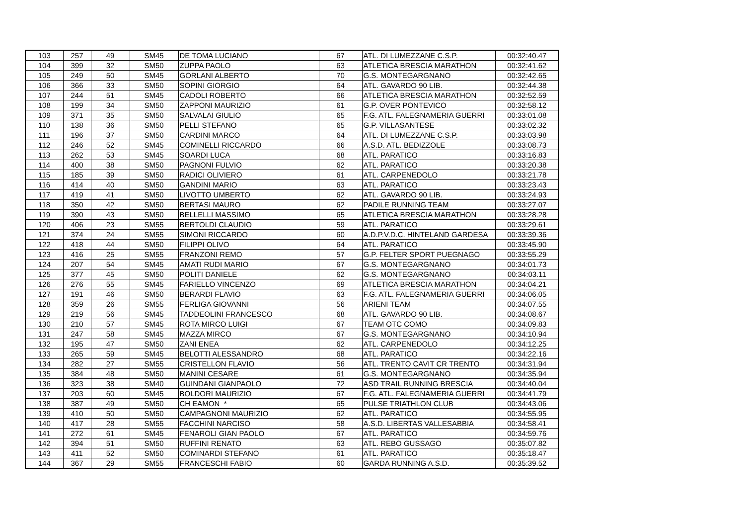| 103 | 257 | 49 | SM45 | DE TOMA LUCIANO | 67 | ATL. DI LUMEZZANE C.S.P. | 00:32:40.47 |
| 104 | 399 | 32 | SM50 | ZUPPA PAOLO | 63 | ATLETICA BRESCIA MARATHON | 00:32:41.62 |
| 105 | 249 | 50 | SM45 | GORLANI ALBERTO | 70 | G.S. MONTEGARGNANO | 00:32:42.65 |
| 106 | 366 | 33 | SM50 | SOPINI GIORGIO | 64 | ATL. GAVARDO 90 LIB. | 00:32:44.38 |
| 107 | 244 | 51 | SM45 | CADOLI ROBERTO | 66 | ATLETICA BRESCIA MARATHON | 00:32:52.59 |
| 108 | 199 | 34 | SM50 | ZAPPONI MAURIZIO | 61 | G.P. OVER PONTEVICO | 00:32:58.12 |
| 109 | 371 | 35 | SM50 | SALVALAI GIULIO | 65 | F.G. ATL. FALEGNAMERIA GUERRI | 00:33:01.08 |
| 110 | 138 | 36 | SM50 | PELLI STEFANO | 65 | G.P. VILLASANTESE | 00:33:02.32 |
| 111 | 196 | 37 | SM50 | CARDINI MARCO | 64 | ATL. DI LUMEZZANE C.S.P. | 00:33:03.98 |
| 112 | 246 | 52 | SM45 | COMINELLI RICCARDO | 66 | A.S.D. ATL. BEDIZZOLE | 00:33:08.73 |
| 113 | 262 | 53 | SM45 | SOARDI LUCA | 68 | ATL. PARATICO | 00:33:16.83 |
| 114 | 400 | 38 | SM50 | PAGNONI FULVIO | 62 | ATL. PARATICO | 00:33:20.38 |
| 115 | 185 | 39 | SM50 | RADICI OLIVIERO | 61 | ATL. CARPENEDOLO | 00:33:21.78 |
| 116 | 414 | 40 | SM50 | GANDINI MARIO | 63 | ATL. PARATICO | 00:33:23.43 |
| 117 | 419 | 41 | SM50 | LIVOTTO UMBERTO | 62 | ATL. GAVARDO 90 LIB. | 00:33:24.93 |
| 118 | 350 | 42 | SM50 | BERTASI MAURO | 62 | PADILE RUNNING TEAM | 00:33:27.07 |
| 119 | 390 | 43 | SM50 | BELLELLI MASSIMO | 65 | ATLETICA BRESCIA MARATHON | 00:33:28.28 |
| 120 | 406 | 23 | SM55 | BERTOLDI CLAUDIO | 59 | ATL. PARATICO | 00:33:29.61 |
| 121 | 374 | 24 | SM55 | SIMONI RICCARDO | 60 | A.D.P.V.D.C. HINTELAND GARDESA | 00:33:39.36 |
| 122 | 418 | 44 | SM50 | FILIPPI OLIVO | 64 | ATL. PARATICO | 00:33:45.90 |
| 123 | 416 | 25 | SM55 | FRANZONI REMO | 57 | G.P. FELTER SPORT PUEGNAGO | 00:33:55.29 |
| 124 | 207 | 54 | SM45 | AMATI RUDI MARIO | 67 | G.S. MONTEGARGNANO | 00:34:01.73 |
| 125 | 377 | 45 | SM50 | POLITI DANIELE | 62 | G.S. MONTEGARGNANO | 00:34:03.11 |
| 126 | 276 | 55 | SM45 | FARIELLO VINCENZO | 69 | ATLETICA BRESCIA MARATHON | 00:34:04.21 |
| 127 | 191 | 46 | SM50 | BERARDI FLAVIO | 63 | F.G. ATL. FALEGNAMERIA GUERRI | 00:34:06.05 |
| 128 | 359 | 26 | SM55 | FERLIGA GIOVANNI | 56 | ARIENI TEAM | 00:34:07.55 |
| 129 | 219 | 56 | SM45 | TADDEOLINI FRANCESCO | 68 | ATL. GAVARDO 90 LIB. | 00:34:08.67 |
| 130 | 210 | 57 | SM45 | ROTA MIRCO LUIGI | 67 | TEAM OTC COMO | 00:34:09.83 |
| 131 | 247 | 58 | SM45 | MAZZA MIRCO | 67 | G.S. MONTEGARGNANO | 00:34:10.94 |
| 132 | 195 | 47 | SM50 | ZANI ENEA | 62 | ATL. CARPENEDOLO | 00:34:12.25 |
| 133 | 265 | 59 | SM45 | BELOTTI ALESSANDRO | 68 | ATL. PARATICO | 00:34:22.16 |
| 134 | 282 | 27 | SM55 | CRISTELLON FLAVIO | 56 | ATL. TRENTO CAVIT CR TRENTO | 00:34:31.94 |
| 135 | 384 | 48 | SM50 | MANINI CESARE | 61 | G.S. MONTEGARGNANO | 00:34:35.94 |
| 136 | 323 | 38 | SM40 | GUINDANI GIANPAOLO | 72 | ASD TRAIL RUNNING BRESCIA | 00:34:40.04 |
| 137 | 203 | 60 | SM45 | BOLDORI MAURIZIO | 67 | F.G. ATL. FALEGNAMERIA GUERRI | 00:34:41.79 |
| 138 | 387 | 49 | SM50 | CH EAMON * | 65 | PULSE TRIATHLON CLUB | 00:34:43.06 |
| 139 | 410 | 50 | SM50 | CAMPAGNONI MAURIZIO | 62 | ATL. PARATICO | 00:34:55.95 |
| 140 | 417 | 28 | SM55 | FACCHINI NARCISO | 58 | A.S.D. LIBERTAS VALLESABBIA | 00:34:58.41 |
| 141 | 272 | 61 | SM45 | FENAROLI GIAN PAOLO | 67 | ATL. PARATICO | 00:34:59.76 |
| 142 | 394 | 51 | SM50 | RUFFINI RENATO | 63 | ATL. REBO GUSSAGO | 00:35:07.82 |
| 143 | 411 | 52 | SM50 | COMINARDI STEFANO | 61 | ATL. PARATICO | 00:35:18.47 |
| 144 | 367 | 29 | SM55 | FRANCESCHI FABIO | 60 | GARDA RUNNING A.S.D. | 00:35:39.52 |